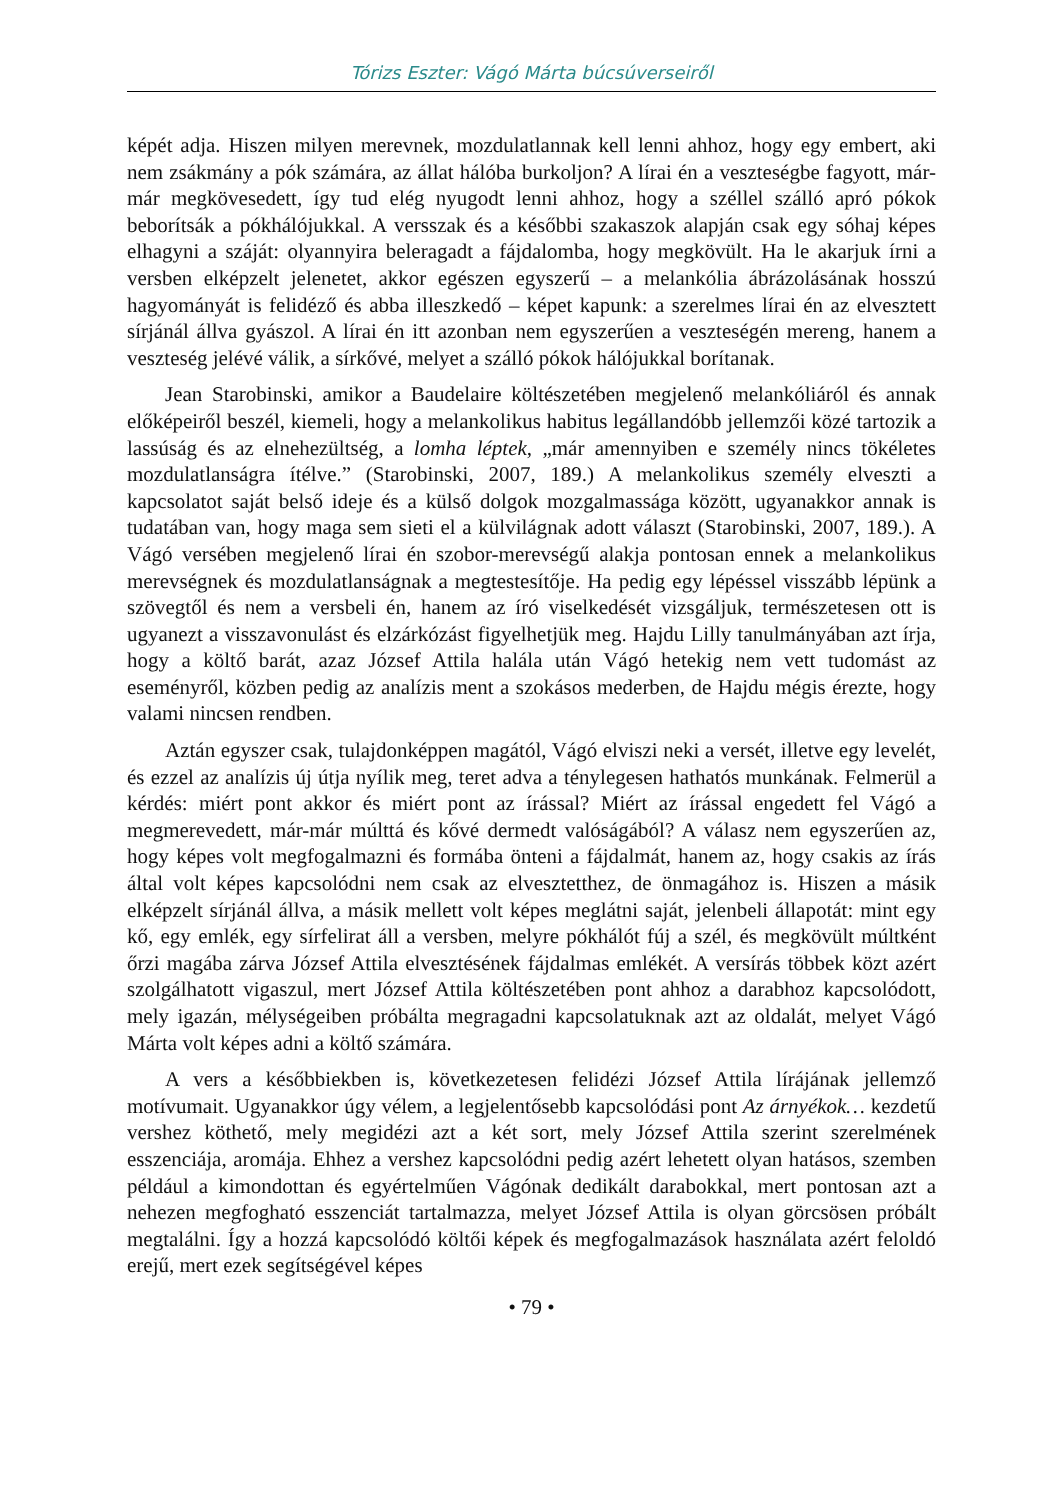Tórizs Eszter: Vágó Márta búcsúverseiről
képét adja. Hiszen milyen merevnek, mozdulatlannak kell lenni ahhoz, hogy egy embert, aki nem zsákmány a pók számára, az állat hálóba burkoljon? A lírai én a veszteségbe fagyott, már-már megkövesedett, így tud elég nyugodt lenni ahhoz, hogy a széllel szálló apró pókok beborítsák a pókhálójukkal. A versszak és a későbbi szakaszok alapján csak egy sóhaj képes elhagyni a száját: olyannyira beleragadt a fájdalomba, hogy megkövült. Ha le akarjuk írni a versben elképzelt jelenetet, akkor egészen egyszerű – a melankólia ábrázolásának hosszú hagyományát is felidéző és abba illeszkedő – képet kapunk: a szerelmes lírai én az elvesztett sírjánál állva gyászol. A lírai én itt azonban nem egyszerűen a veszteségén mereng, hanem a veszteség jelévé válik, a sírkővé, melyet a szálló pókok hálójukkal borítanak.
Jean Starobinski, amikor a Baudelaire költészetében megjelenő melankóliáról és annak előképeiről beszél, kiemeli, hogy a melankolikus habitus legállandóbb jellemzői közé tartozik a lassúság és az elnehezültség, a lomha léptek, „már amennyiben e személy nincs tökéletes mozdulatlanságra ítélve.” (Starobinski, 2007, 189.) A melankolikus személy elveszti a kapcsolatot saját belső ideje és a külső dolgok mozgalmassága között, ugyanakkor annak is tudatában van, hogy maga sem sieti el a külvilágnak adott választ (Starobinski, 2007, 189.). A Vágó versében megjelenő lírai én szobor-merevségű alakja pontosan ennek a melankolikus merevségnek és mozdulatlanságnak a megtestesítője. Ha pedig egy lépéssel visszább lépünk a szövegtől és nem a versbeli én, hanem az író viselkedését vizsgáljuk, természetesen ott is ugyanezt a visszavonulást és elzárkózást figyelhetjük meg. Hajdu Lilly tanulmányában azt írja, hogy a költő barát, azaz József Attila halála után Vágó hetekig nem vett tudomást az eseményről, közben pedig az analízis ment a szokásos mederben, de Hajdu mégis érezte, hogy valami nincsen rendben.
Aztán egyszer csak, tulajdonképpen magától, Vágó elviszi neki a versét, illetve egy levelét, és ezzel az analízis új útja nyílik meg, teret adva a ténylegesen hathatós munkának. Felmerül a kérdés: miért pont akkor és miért pont az írással? Miért az írással engedett fel Vágó a megmerevedett, már-már múlttá és kővé dermedt valóságából? A válasz nem egyszerűen az, hogy képes volt megfogalmazni és formába önteni a fájdalmát, hanem az, hogy csakis az írás által volt képes kapcsolódni nem csak az elvesztetthez, de önmagához is. Hiszen a másik elképzelt sírjánál állva, a másik mellett volt képes meglátni saját, jelenbeli állapotát: mint egy kő, egy emlék, egy sírfelirat áll a versben, melyre pókhálót fúj a szél, és megkövült múltként őrzi magába zárva József Attila elvesztésének fájdalmas emlékét. A versírás többek közt azért szolgálhatott vigaszul, mert József Attila költészetében pont ahhoz a darabhoz kapcsolódott, mely igazán, mélységeiben próbálta megragadni kapcsolatuknak azt az oldalát, melyet Vágó Márta volt képes adni a költő számára.
A vers a későbbiekben is, következetesen felidézi József Attila lírájának jellemző motívumait. Ugyanakkor úgy vélem, a legjelentősebb kapcsolódási pont Az árnyékok… kezdetű vershez köthető, mely megidézi azt a két sort, mely József Attila szerint szerelmének esszenciája, aromája. Ehhez a vershez kapcsolódni pedig azért lehetett olyan hatásos, szemben például a kimondottan és egyértelműen Vágónak dedikált darabokkal, mert pontosan azt a nehezen megfogható esszenciát tartalmazza, melyet József Attila is olyan görcsösen próbált megtalálni. Így a hozzá kapcsolódó költői képek és megfogalmazások használata azért feloldó erejű, mert ezek segítségével képes
• 79 •